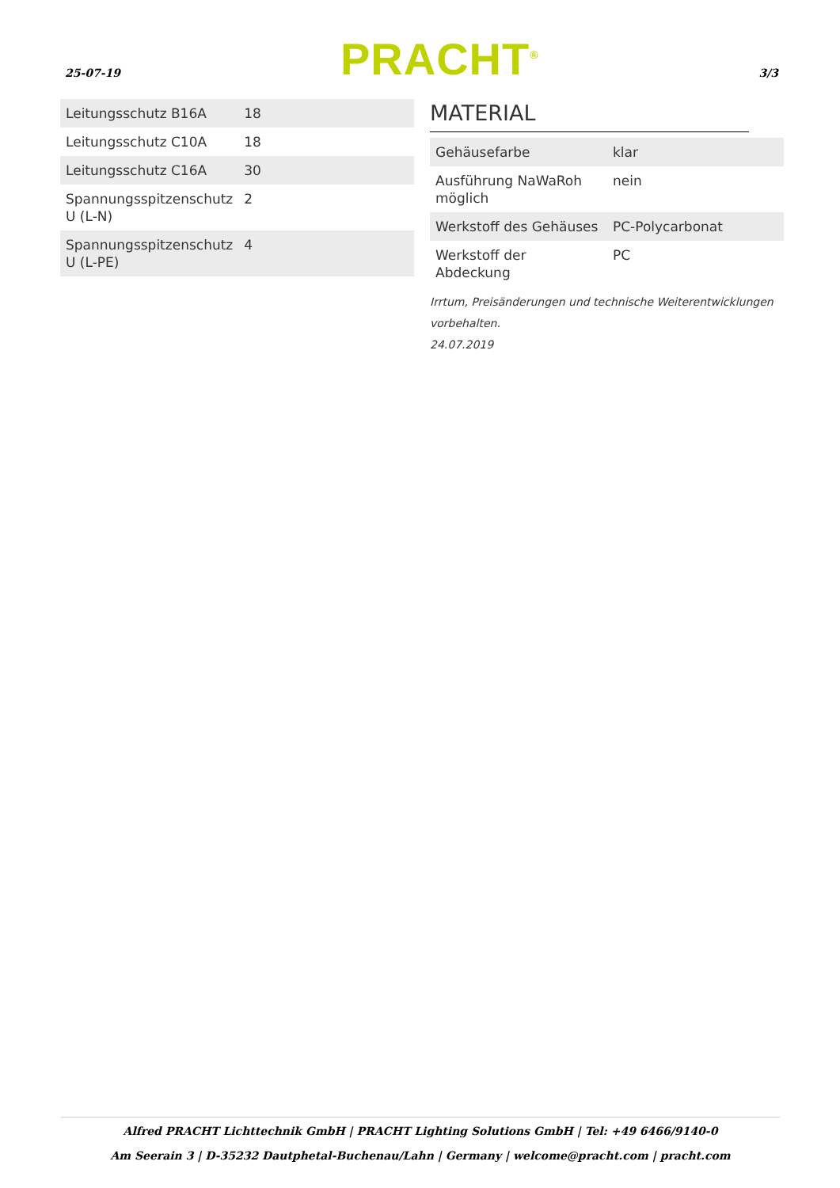25-07-19 PRACHT<sup>®</sup> 3/3
| Leitungsschutz B16A | 18 |
| Leitungsschutz C10A | 18 |
| Leitungsschutz C16A | 30 |
| Spannungsspitzenschutz U (L-N) | 2 |
| Spannungsspitzenschutz U (L-PE) | 4 |
MATERIAL
| Gehäusefarbe | klar |
| Ausführung NaWaRoh möglich | nein |
| Werkstoff des Gehäuses | PC-Polycarbonat |
| Werkstoff der Abdeckung | PC |
Irrtum, Preisänderungen und technische Weiterentwicklungen vorbehalten.
24.07.2019
Alfred PRACHT Lichttechnik GmbH | PRACHT Lighting Solutions GmbH | Tel: +49 6466/9140-0
Am Seerain 3 | D-35232 Dautphetal-Buchenau/Lahn | Germany | welcome@pracht.com | pracht.com